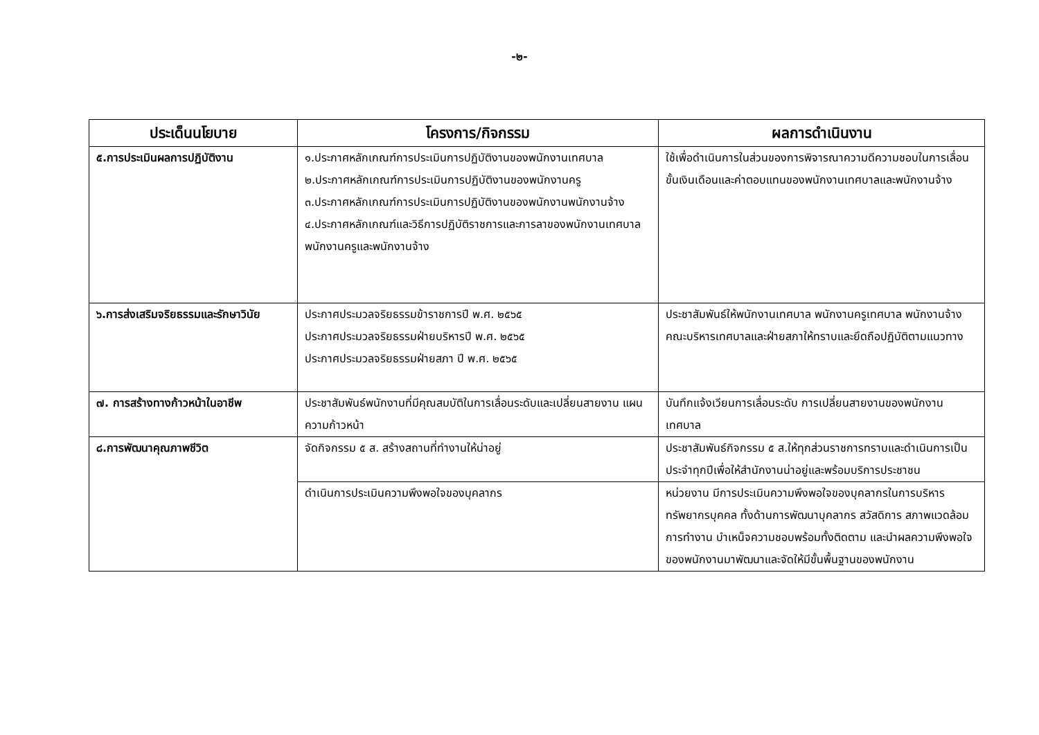-๒-
| ประเด็นนโยบาย | โครงการ/กิจกรรม | ผลการดำเนินงาน |
| --- | --- | --- |
| ๕.การประเมินผลการปฏิบัติงาน | ๑.ประกาศหลักเกณฑ์การประเมินการปฏิบัติงานของพนักงานเทศบาล ๒.ประกาศหลักเกณฑ์การประเมินการปฏิบัติงานของพนักงานครู ๓.ประกาศหลักเกณฑ์การประเมินการปฏิบัติงานของพนักงานพนักงานจ้าง ๔.ประกาศหลักเกณฑ์และวิธีการปฏิบัติราชการและการลาของพนักงานเทศบาล พนักงานครูและพนักงานจ้าง | ใช้เพื่อดำเนินการในส่วนของการพิจารณาความดีความชอบในการเลื่อนขั้นเงินเดือนและค่าตอบแทนของพนักงานเทศบาลและพนักงานจ้าง |
| ๖.การส่งเสริมจริยธรรมและรักษาวินัย | ประกาศประมวลจริยธรรมข้าราชการปี พ.ศ. ๒๕๖๕ ประกาศประมวลจริยธรรมฝ่ายบริหารปี พ.ศ. ๒๕๖๕ ประกาศประมวลจริยธรรมฝ่ายสภา ปี พ.ศ. ๒๕๖๕ | ประชาสัมพันธ์ให้พนักงานเทศบาล พนักงานครูเทศบาล พนักงานจ้าง คณะบริหารเทศบาลและฝ่ายสภาให้ทราบและยึดถือปฏิบัติตามแนวทาง |
| ๗. การสร้างทางก้าวหน้าในอาชีพ | ประชาสัมพันธ์พนักงานที่มีคุณสมบัติในการเลื่อนระดับและเปลี่ยนสายงาน แผนความก้าวหน้า | บันทึกแจ้งเวียนการเลื่อนระดับ การเปลี่ยนสายงานของพนักงานเทศบาล |
| ๘.การพัฒนาคุณภาพชีวิต | จัดกิจกรรม ๕ ส. สร้างสถานที่ทำงานให้น่าอยู่ | ประชาสัมพันธ์กิจกรรม ๕ ส.ให้ทุกส่วนราชการทราบและดำเนินการเป็นประจำทุกปีเพื่อให้สำนักงานน่าอยู่และพร้อมบริการประชาชน |
| | ดำเนินการประเมินความพึงพอใจของบุคลากร | หน่วยงาน มีการประเมินความพึงพอใจของบุคลากรในการบริหารทรัพยากรบุคคล ทั้งด้านการพัฒนาบุคลากร สวัสดิการ สภาพแวดล้อมการทำงาน บำเหน็จความชอบพร้อมทั้งติดตาม และนำผลความพึงพอใจของพนักงานมาพัฒนาและจัดให้มีขั้นพื้นฐานของพนักงาน |